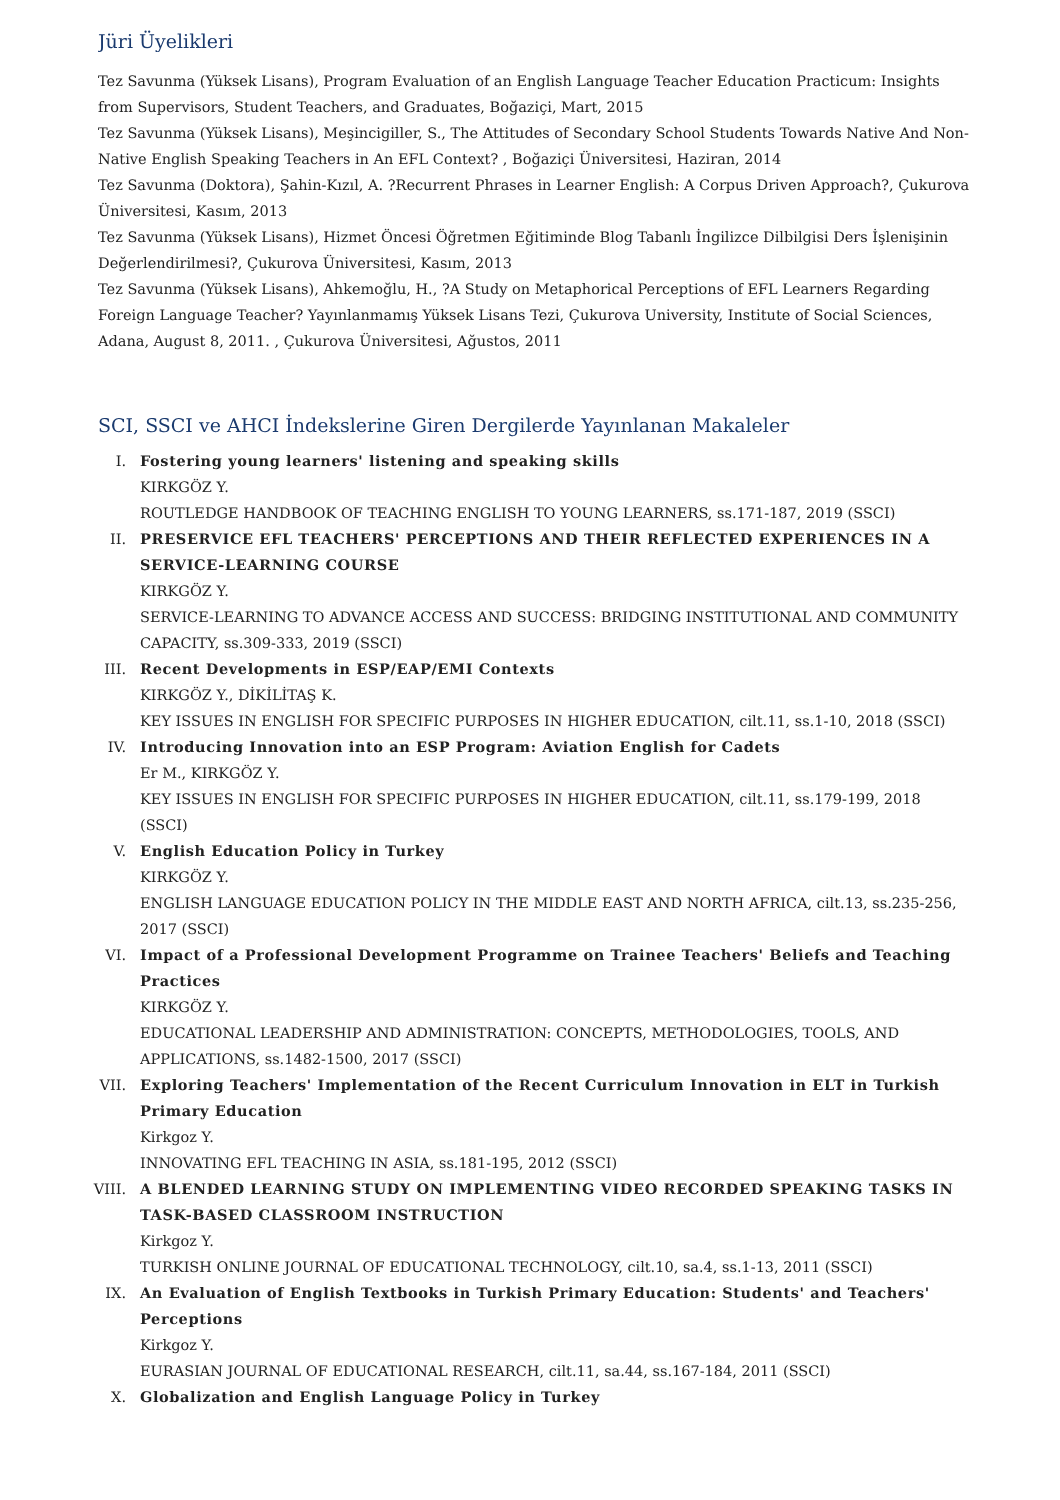Jüri Üyelikleri
Tez Savunma (Yüksek Lisans), Program Evaluation of an English Language Teacher Education Practicum: Insights from Supervisors, Student Teachers, and Graduates, Boğaziçi, Mart, 2015
Tez Savunma (Yüksek Lisans), Meşincigiller, S., The Attitudes of Secondary School Students Towards Native And Non-Native English Speaking Teachers in An EFL Context? , Boğaziçi Üniversitesi, Haziran, 2014
Tez Savunma (Doktora), Şahin-Kızıl, A. ?Recurrent Phrases in Learner English: A Corpus Driven Approach?, Çukurova Üniversitesi, Kasım, 2013
Tez Savunma (Yüksek Lisans), Hizmet Öncesi Öğretmen Eğitiminde Blog Tabanlı İngilizce Dilbilgisi Ders İşlenişinin Değerlendirilmesi?, Çukurova Üniversitesi, Kasım, 2013
Tez Savunma (Yüksek Lisans), Ahkemoğlu, H., ?A Study on Metaphorical Perceptions of EFL Learners Regarding Foreign Language Teacher? Yayınlanmamış Yüksek Lisans Tezi, Çukurova University, Institute of Social Sciences, Adana, August 8, 2011. , Çukurova Üniversitesi, Ağustos, 2011
SCI, SSCI ve AHCI İndekslerine Giren Dergilerde Yayınlanan Makaleler
I. Fostering young learners' listening and speaking skills
KIRKGÖZ Y.
ROUTLEDGE HANDBOOK OF TEACHING ENGLISH TO YOUNG LEARNERS, ss.171-187, 2019 (SSCI)
II. PRESERVICE EFL TEACHERS' PERCEPTIONS AND THEIR REFLECTED EXPERIENCES IN A SERVICE-LEARNING COURSE
KIRKGÖZ Y.
SERVICE-LEARNING TO ADVANCE ACCESS AND SUCCESS: BRIDGING INSTITUTIONAL AND COMMUNITY CAPACITY, ss.309-333, 2019 (SSCI)
III. Recent Developments in ESP/EAP/EMI Contexts
KIRKGÖZ Y., DİKİLİTAŞ K.
KEY ISSUES IN ENGLISH FOR SPECIFIC PURPOSES IN HIGHER EDUCATION, cilt.11, ss.1-10, 2018 (SSCI)
IV. Introducing Innovation into an ESP Program: Aviation English for Cadets
Er M., KIRKGÖZ Y.
KEY ISSUES IN ENGLISH FOR SPECIFIC PURPOSES IN HIGHER EDUCATION, cilt.11, ss.179-199, 2018 (SSCI)
V. English Education Policy in Turkey
KIRKGÖZ Y.
ENGLISH LANGUAGE EDUCATION POLICY IN THE MIDDLE EAST AND NORTH AFRICA, cilt.13, ss.235-256, 2017 (SSCI)
VI. Impact of a Professional Development Programme on Trainee Teachers' Beliefs and Teaching Practices
KIRKGÖZ Y.
EDUCATIONAL LEADERSHIP AND ADMINISTRATION: CONCEPTS, METHODOLOGIES, TOOLS, AND APPLICATIONS, ss.1482-1500, 2017 (SSCI)
VII. Exploring Teachers' Implementation of the Recent Curriculum Innovation in ELT in Turkish Primary Education
Kirkgoz Y.
INNOVATING EFL TEACHING IN ASIA, ss.181-195, 2012 (SSCI)
VIII.
A BLENDED LEARNING STUDY ON IMPLEMENTING VIDEO RECORDED SPEAKING TASKS IN TASK-BASED CLASSROOM INSTRUCTION
Kirkgoz Y.
TURKISH ONLINE JOURNAL OF EDUCATIONAL TECHNOLOGY, cilt.10, sa.4, ss.1-13, 2011 (SSCI)
IX. An Evaluation of English Textbooks in Turkish Primary Education: Students' and Teachers' Perceptions
Kirkgoz Y.
EURASIAN JOURNAL OF EDUCATIONAL RESEARCH, cilt.11, sa.44, ss.167-184, 2011 (SSCI)
X. Globalization and English Language Policy in Turkey